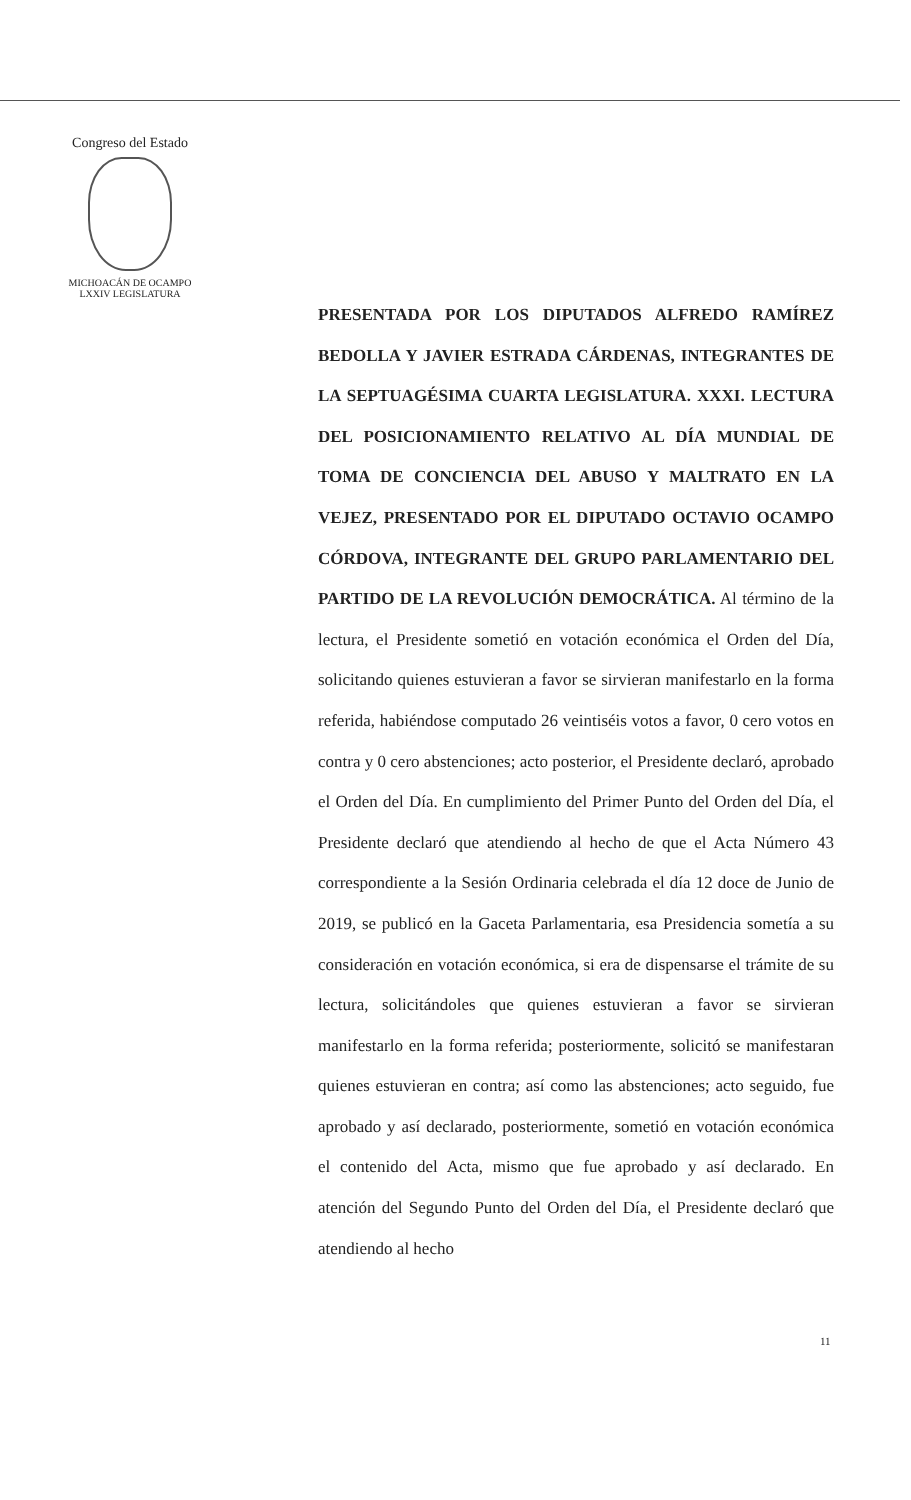Congreso del Estado
MICHOACÁN DE OCAMPO
LXXIV LEGISLATURA
PRESENTADA POR LOS DIPUTADOS ALFREDO RAMÍREZ BEDOLLA Y JAVIER ESTRADA CÁRDENAS, INTEGRANTES DE LA SEPTUAGÉSIMA CUARTA LEGISLATURA. XXXI. LECTURA DEL POSICIONAMIENTO RELATIVO AL DÍA MUNDIAL DE TOMA DE CONCIENCIA DEL ABUSO Y MALTRATO EN LA VEJEZ, PRESENTADO POR EL DIPUTADO OCTAVIO OCAMPO CÓRDOVA, INTEGRANTE DEL GRUPO PARLAMENTARIO DEL PARTIDO DE LA REVOLUCIÓN DEMOCRÁTICA. Al término de la lectura, el Presidente sometió en votación económica el Orden del Día, solicitando quienes estuvieran a favor se sirvieran manifestarlo en la forma referida, habiéndose computado 26 veintiséis votos a favor, 0 cero votos en contra y 0 cero abstenciones; acto posterior, el Presidente declaró, aprobado el Orden del Día. En cumplimiento del Primer Punto del Orden del Día, el Presidente declaró que atendiendo al hecho de que el Acta Número 43 correspondiente a la Sesión Ordinaria celebrada el día 12 doce de Junio de 2019, se publicó en la Gaceta Parlamentaria, esa Presidencia sometía a su consideración en votación económica, si era de dispensarse el trámite de su lectura, solicitándoles que quienes estuvieran a favor se sirvieran manifestarlo en la forma referida; posteriormente, solicitó se manifestaran quienes estuvieran en contra; así como las abstenciones; acto seguido, fue aprobado y así declarado, posteriormente, sometió en votación económica el contenido del Acta, mismo que fue aprobado y así declarado. En atención del Segundo Punto del Orden del Día, el Presidente declaró que atendiendo al hecho
11